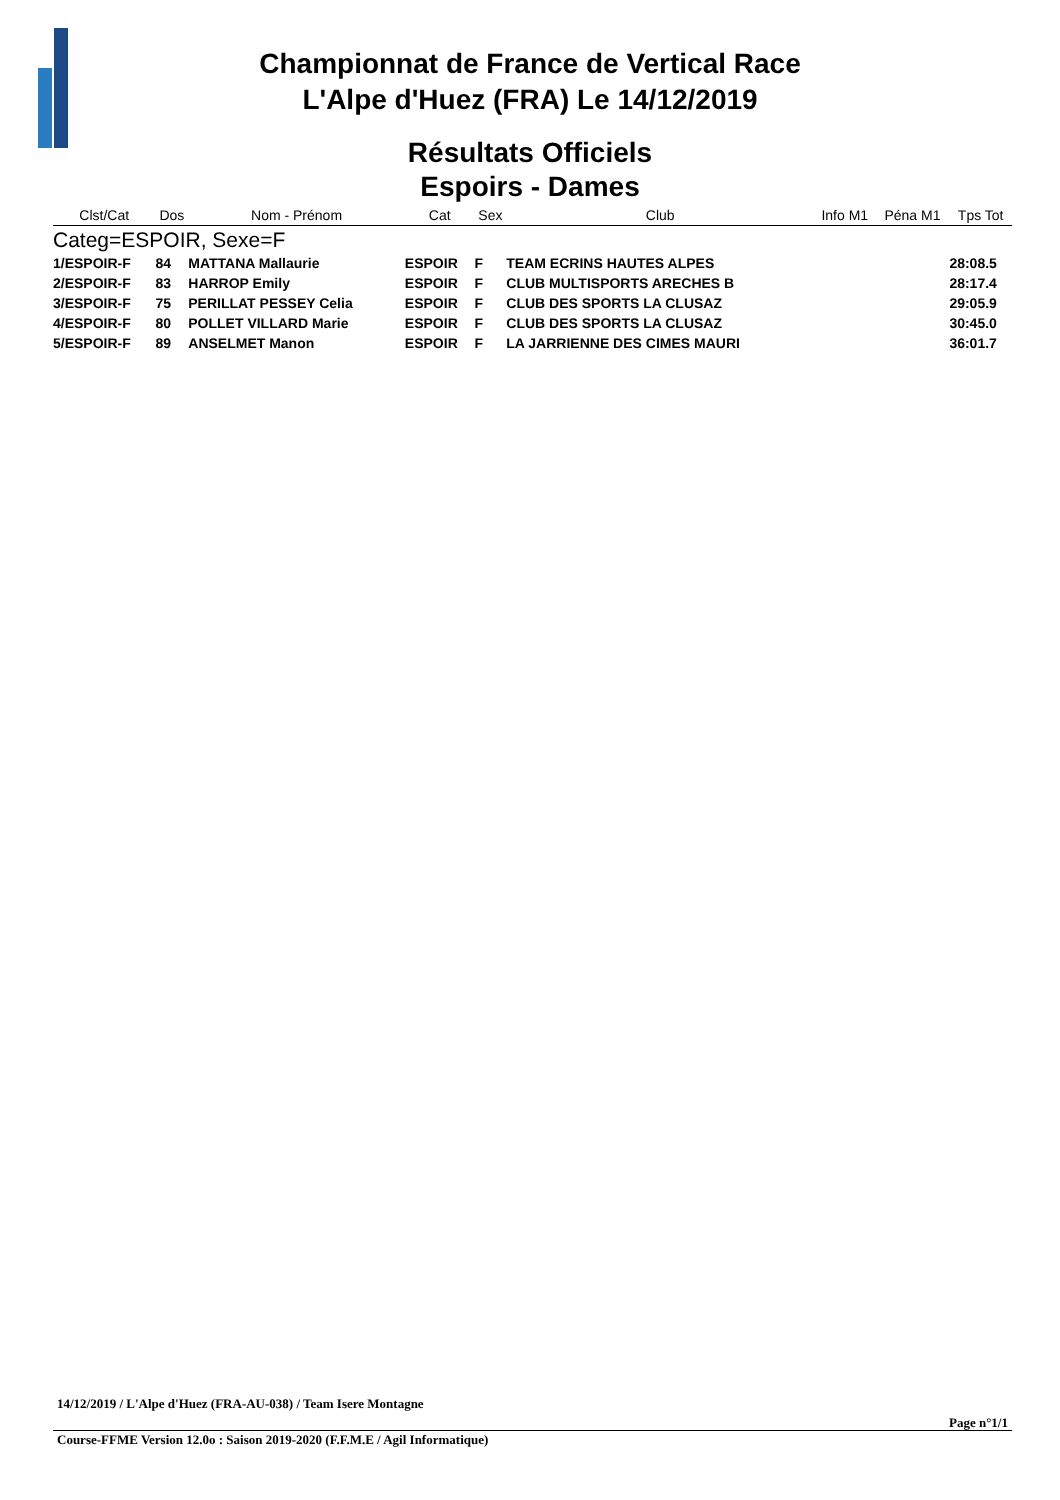Championnat de France de Vertical Race
L'Alpe d'Huez (FRA) Le 14/12/2019
Résultats Officiels
Espoirs - Dames
| Clst/Cat | Dos | Nom - Prénom | Cat | Sex | Club | Info M1 | Péna M1 | Tps Tot |
| --- | --- | --- | --- | --- | --- | --- | --- | --- |
| Categ=ESPOIR, Sexe=F | | | | | | | | |
| 1/ESPOIR-F | 84 | MATTANA Mallaurie | ESPOIR | F | TEAM ECRINS HAUTES ALPES | | | 28:08.5 |
| 2/ESPOIR-F | 83 | HARROP Emily | ESPOIR | F | CLUB MULTISPORTS ARECHES B | | | 28:17.4 |
| 3/ESPOIR-F | 75 | PERILLAT PESSEY Celia | ESPOIR | F | CLUB DES SPORTS LA CLUSAZ | | | 29:05.9 |
| 4/ESPOIR-F | 80 | POLLET VILLARD Marie | ESPOIR | F | CLUB DES SPORTS LA CLUSAZ | | | 30:45.0 |
| 5/ESPOIR-F | 89 | ANSELMET Manon | ESPOIR | F | LA JARRIENNE DES CIMES MAURI | | | 36:01.7 |
14/12/2019 / L'Alpe d'Huez (FRA-AU-038) / Team Isere Montagne
Page n°1/1
Course-FFME Version 12.0o : Saison 2019-2020 (F.F.M.E / Agil Informatique)